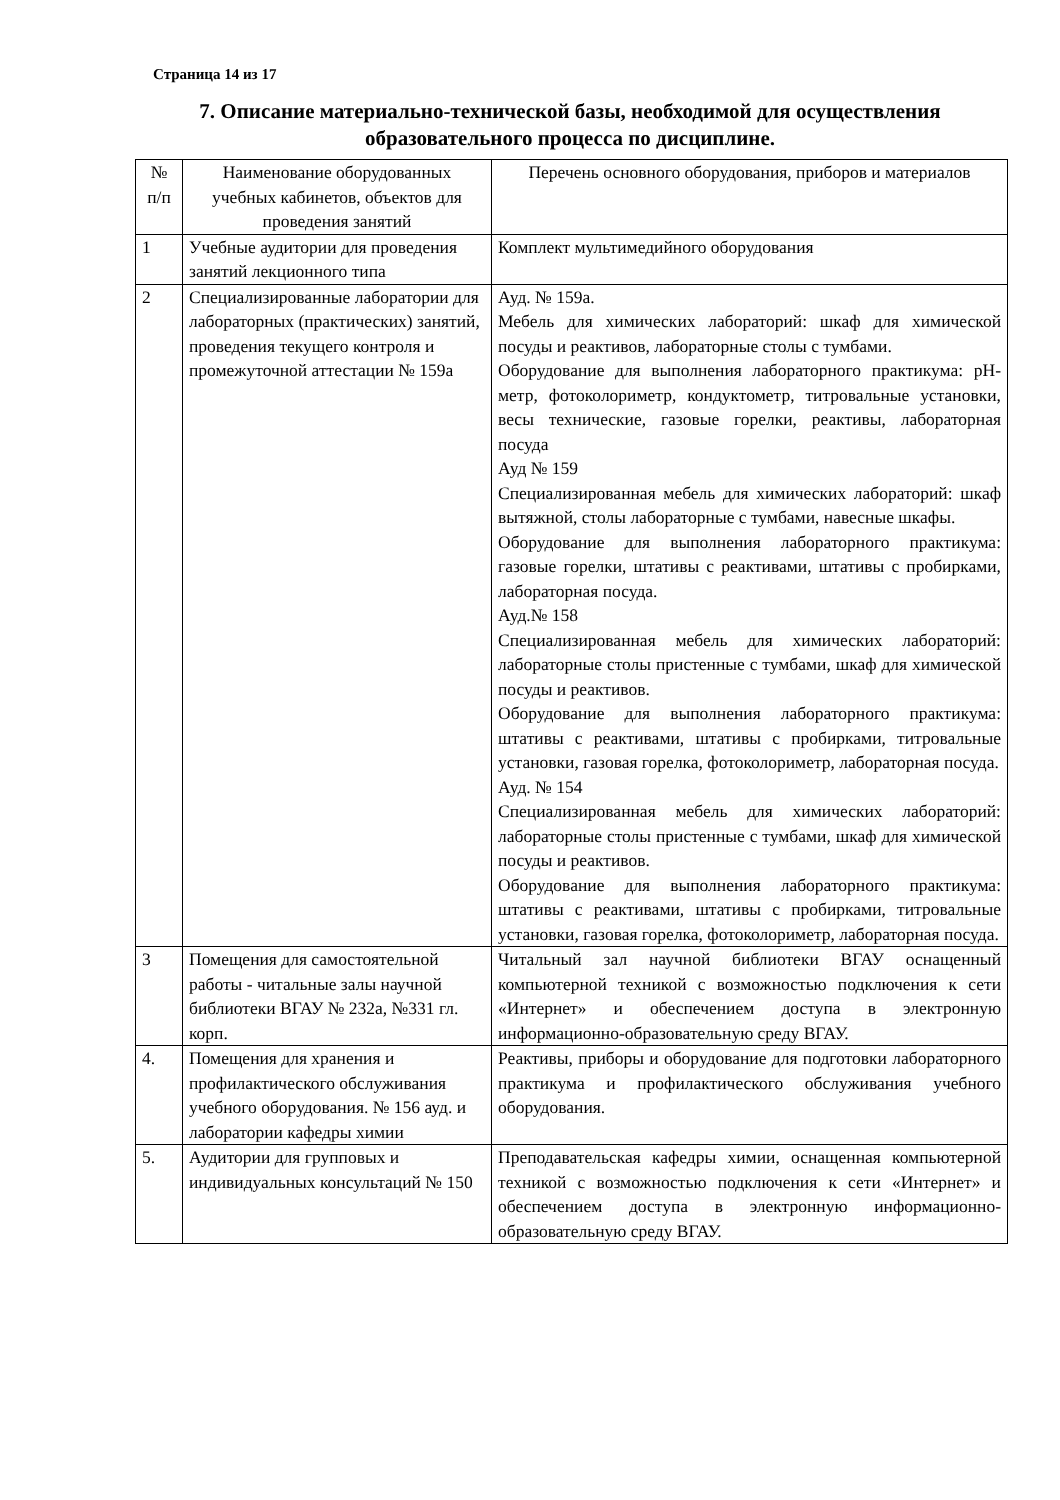Страница 14 из 17
7. Описание материально-технической базы, необходимой для осуществления образовательного процесса по дисциплине.
| № п/п | Наименование оборудованных учебных кабинетов, объектов для проведения занятий | Перечень основного оборудования, приборов и материалов |
| --- | --- | --- |
| 1 | Учебные аудитории для проведения занятий лекционного типа | Комплект мультимедийного оборудования |
| 2 | Специализированные лаборатории для лабораторных (практических) занятий, проведения текущего контроля и промежуточной аттестации № 159а | Ауд. № 159а. Мебель для химических лабораторий: шкаф для химической посуды и реактивов, лабораторные столы с тумбами. Оборудование для выполнения лабораторного практикума: pH-метр, фотоколориметр, кондуктометр, титровальные установки, весы технические, газовые горелки, реактивы, лабораторная посуда Ауд № 159 Специализированная мебель для химических лабораторий: шкаф вытяжной, столы лабораторные с тумбами, навесные шкафы. Оборудование для выполнения лабораторного практикума: газовые горелки, штативы с реактивами, штативы с пробирками, лабораторная посуда. Ауд.№ 158 Специализированная мебель для химических лабораторий: лабораторные столы пристенные с тумбами, шкаф для химической посуды и реактивов. Оборудование для выполнения лабораторного практикума: штативы с реактивами, штативы с пробирками, титровальные установки, газовая горелка, фотоколориметр, лабораторная посуда. Ауд. № 154 Специализированная мебель для химических лабораторий: лабораторные столы пристенные с тумбами, шкаф для химической посуды и реактивов. Оборудование для выполнения лабораторного практикума: штативы с реактивами, штативы с пробирками, титровальные установки, газовая горелка, фотоколориметр, лабораторная посуда. |
| 3 | Помещения для самостоятельной работы - читальные залы научной библиотеки ВГАУ № 232а, №331 гл. корп. | Читальный зал научной библиотеки ВГАУ оснащенный компьютерной техникой с возможностью подключения к сети «Интернет» и обеспечением доступа в электронную информационно-образовательную среду ВГАУ. |
| 4. | Помещения для хранения и профилактического обслуживания учебного оборудования. № 156 ауд. и лаборатории кафедры химии | Реактивы, приборы и оборудование для подготовки лабораторного практикума и профилактического обслуживания учебного оборудования. |
| 5. | Аудитории для групповых и индивидуальных консультаций № 150 | Преподавательская кафедры химии, оснащенная компьютерной техникой с возможностью подключения к сети «Интернет» и обеспечением доступа в электронную информационно-образовательную среду ВГАУ. |